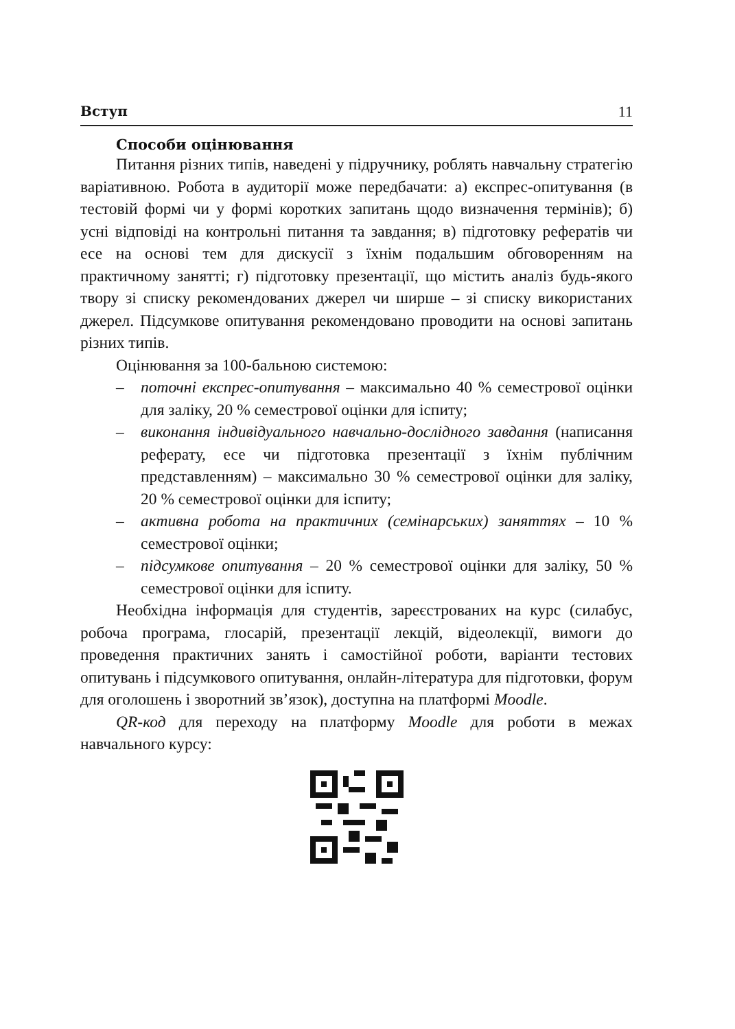Вступ 11
Способи оцінювання
Питання різних типів, наведені у підручнику, роблять навчальну стратегію варіативною. Робота в аудиторії може передбачати: а) експрес-опитування (в тестовій формі чи у формі коротких запитань щодо визначення термінів); б) усні відповіді на контрольні питання та завдання; в) підготовку рефератів чи есе на основі тем для дискусії з їхнім подальшим обговоренням на практичному занятті; г) підготовку презентації, що містить аналіз будь-якого твору зі списку рекомендованих джерел чи ширше – зі списку використаних джерел. Підсумкове опитування рекомендовано проводити на основі запитань різних типів.
Оцінювання за 100-бальною системою:
– поточні експрес-опитування – максимально 40 % семестрової оцінки для заліку, 20 % семестрової оцінки для іспиту;
– виконання індивідуального навчально-дослідного завдання (написання реферату, есе чи підготовка презентації з їхнім публічним представленням) – максимально 30 % семестрової оцінки для заліку, 20 % семестрової оцінки для іспиту;
– активна робота на практичних (семінарських) заняттях – 10 % семестрової оцінки;
– підсумкове опитування – 20 % семестрової оцінки для заліку, 50 % семестрової оцінки для іспиту.
Необхідна інформація для студентів, зареєстрованих на курс (силабус, робоча програма, глосарій, презентації лекцій, відеолекції, вимоги до проведення практичних занять і самостійної роботи, варіанти тестових опитувань і підсумкового опитування, онлайн-література для підготовки, форум для оголошень і зворотний зв’язок), доступна на платформі Moodle.
QR-код для переходу на платформу Moodle для роботи в межах навчального курсу: